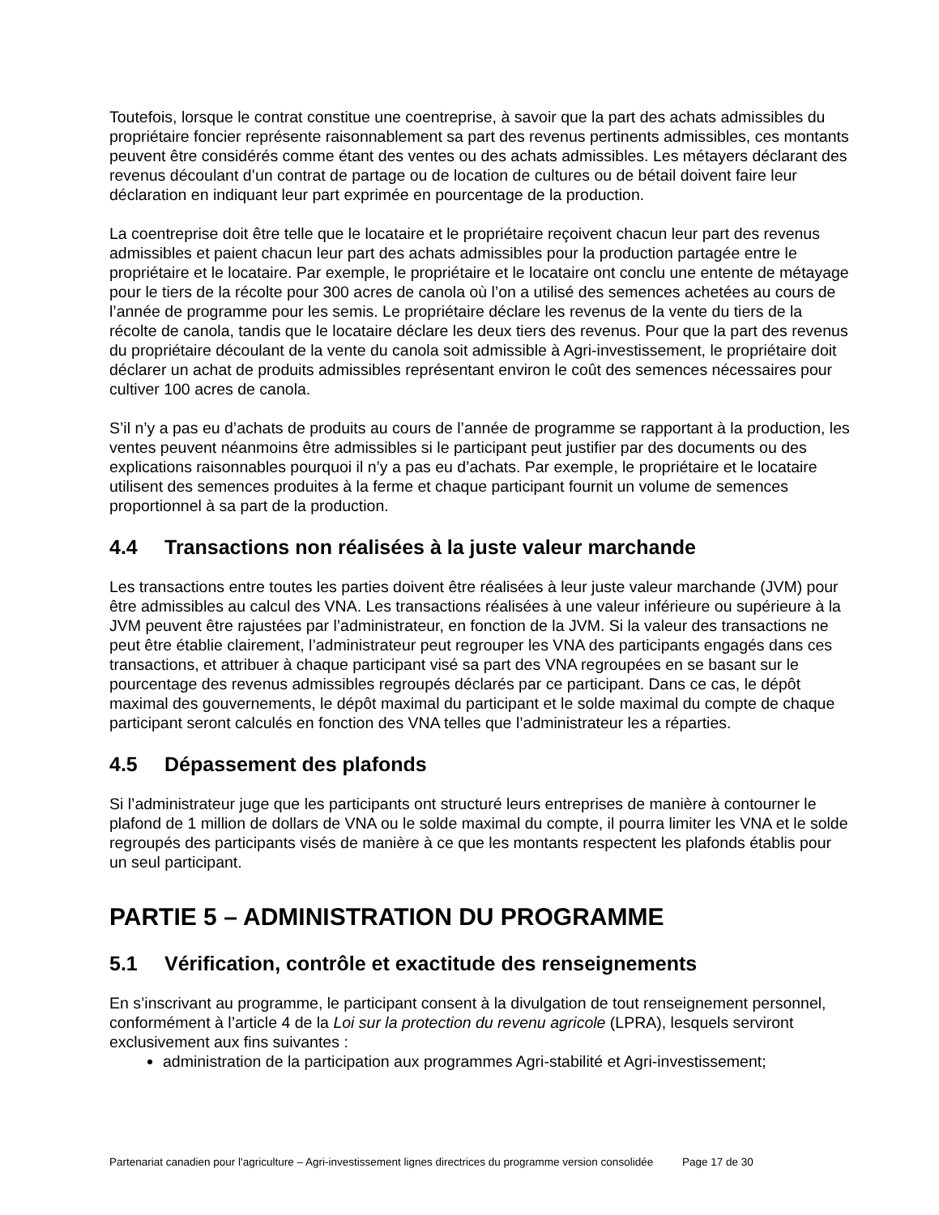Toutefois, lorsque le contrat constitue une coentreprise, à savoir que la part des achats admissibles du propriétaire foncier représente raisonnablement sa part des revenus pertinents admissibles, ces montants peuvent être considérés comme étant des ventes ou des achats admissibles. Les métayers déclarant des revenus découlant d’un contrat de partage ou de location de cultures ou de bétail doivent faire leur déclaration en indiquant leur part exprimée en pourcentage de la production.
La coentreprise doit être telle que le locataire et le propriétaire reçoivent chacun leur part des revenus admissibles et paient chacun leur part des achats admissibles pour la production partagée entre le propriétaire et le locataire. Par exemple, le propriétaire et le locataire ont conclu une entente de métayage pour le tiers de la récolte pour 300 acres de canola où l’on a utilisé des semences achetées au cours de l’année de programme pour les semis. Le propriétaire déclare les revenus de la vente du tiers de la récolte de canola, tandis que le locataire déclare les deux tiers des revenus. Pour que la part des revenus du propriétaire découlant de la vente du canola soit admissible à Agri-investissement, le propriétaire doit déclarer un achat de produits admissibles représentant environ le coût des semences nécessaires pour cultiver 100 acres de canola.
S’il n’y a pas eu d’achats de produits au cours de l’année de programme se rapportant à la production, les ventes peuvent néanmoins être admissibles si le participant peut justifier par des documents ou des explications raisonnables pourquoi il n’y a pas eu d’achats. Par exemple, le propriétaire et le locataire utilisent des semences produites à la ferme et chaque participant fournit un volume de semences proportionnel à sa part de la production.
4.4 Transactions non réalisées à la juste valeur marchande
Les transactions entre toutes les parties doivent être réalisées à leur juste valeur marchande (JVM) pour être admissibles au calcul des VNA. Les transactions réalisées à une valeur inférieure ou supérieure à la JVM peuvent être rajustées par l’administrateur, en fonction de la JVM. Si la valeur des transactions ne peut être établie clairement, l’administrateur peut regrouper les VNA des participants engagés dans ces transactions, et attribuer à chaque participant visé sa part des VNA regroupées en se basant sur le pourcentage des revenus admissibles regroupés déclarés par ce participant. Dans ce cas, le dépôt maximal des gouvernements, le dépôt maximal du participant et le solde maximal du compte de chaque participant seront calculés en fonction des VNA telles que l’administrateur les a réparties.
4.5 Dépassement des plafonds
Si l’administrateur juge que les participants ont structuré leurs entreprises de manière à contourner le plafond de 1 million de dollars de VNA ou le solde maximal du compte, il pourra limiter les VNA et le solde regroupés des participants visés de manière à ce que les montants respectent les plafonds établis pour un seul participant.
PARTIE 5 – ADMINISTRATION DU PROGRAMME
5.1 Vérification, contrôle et exactitude des renseignements
En s’inscrivant au programme, le participant consent à la divulgation de tout renseignement personnel, conformément à l’article 4 de la Loi sur la protection du revenu agricole (LPRA), lesquels serviront exclusivement aux fins suivantes :
administration de la participation aux programmes Agri-stabilité et Agri-investissement;
Partenariat canadien pour l'agriculture – Agri-investissement lignes directrices du programme version consolidée Page 17 de 30